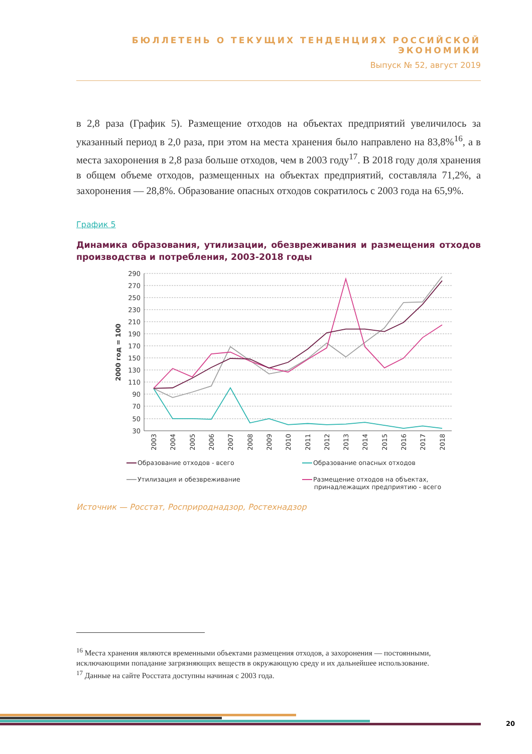БЮЛЛЕТЕНЬ О ТЕКУЩИХ ТЕНДЕНЦИЯХ РОССИЙСКОЙ ЭКОНОМИКИ
Выпуск № 52, август 2019
в 2,8 раза (График 5). Размещение отходов на объектах предприятий увеличилось за указанный период в 2,0 раза, при этом на места хранения было направлено на 83,8%<sup>16</sup>, а в места захоронения в 2,8 раза больше отходов, чем в 2003 году<sup>17</sup>. В 2018 году доля хранения в общем объеме отходов, размещенных на объектах предприятий, составляла 71,2%, а захоронения — 28,8%. Образование опасных отходов сократилось с 2003 года на 65,9%.
График 5
Динамика образования, утилизации, обезвреживания и размещения отходов производства и потребления, 2003-2018 годы
290
270
250
230
210
190
170
150
130
110
90
70
50
30
2000 год = 100
2003
2004
2005
2006
2007
2008
2009
2010
2011
2012
2013
2014
2015
2016
2017
2018
Образование отходов - всего
Образование опасных отходов
Утилизация и обезвреживание
Размещение отходов на объектах,
принадлежащих предприятию - всего
Источник — Росстат, Росприроднадзор, Ростехнадзор
<sup>16</sup> Места хранения являются временными объектами размещения отходов, а захоронения — постоянными, исключающими попадание загрязняющих веществ в окружающую среду и их дальнейшее использование.
<sup>17</sup> Данные на сайте Росстата доступны начиная с 2003 года.
20